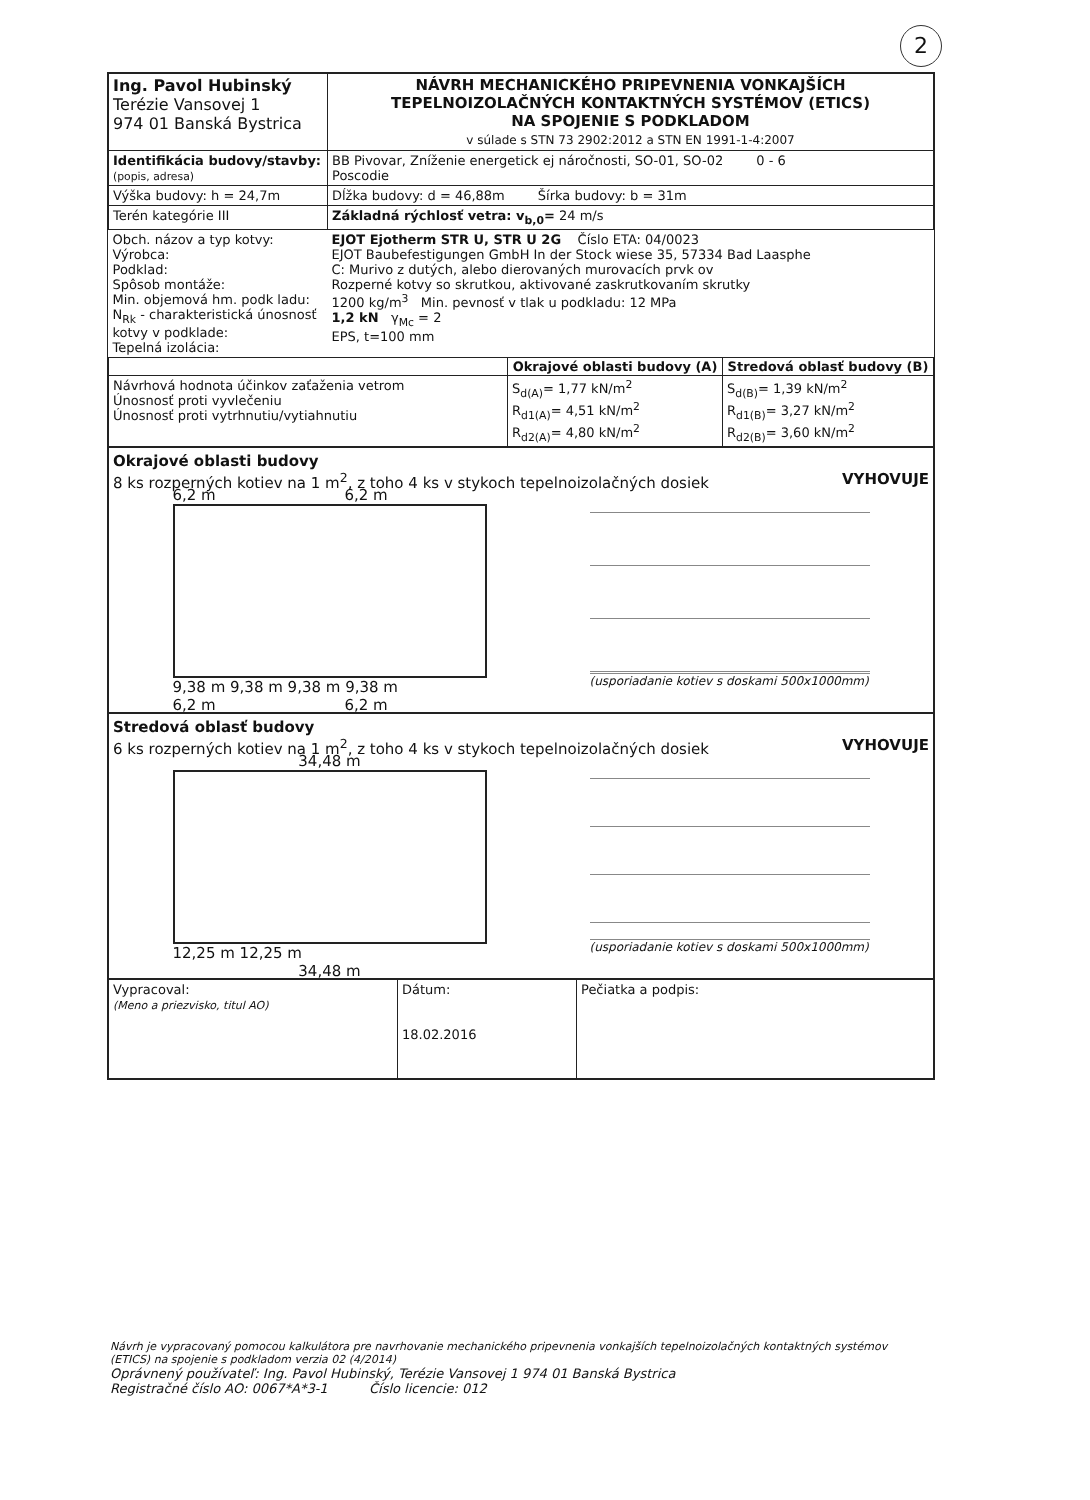2
| Ing. Pavol Hubinský Terézie Vansovej 1 974 01 Banská Bystrica | NÁVRH MECHANICKÉHO PRIPEVNENIA VONKAJŠÍCH TEPELNOIZOLAČNÝCH KONTAKTNÝCH SYSTÉMOV (ETICS) NA SPOJENIE S PODKLADOM v súlade s STN 73 2902:2012 a STN EN 1991-1-4:2007 |
| Identifikácia budovy/stavby: (popis, adresa) | BB Pivovar, Zníženie energetick ej náročnosti, SO-01, SO-02 0 - 6 Poscodie |
| Výška budovy: h = 24,7m | Dĺžka budovy: d = 46,88m Šírka budovy: b = 31m |
| Terén kategórie III | Základná rýchlosť vetra: v<sub>b,0</sub>= 24 m/s |
| Obch. názov a typ kotvy: Výrobca: Podklad: Spôsob montáže: Min. objemová hm. podk ladu: N<sub>Rk</sub> - charakteristická únosnosť kotvy v podklade: Tepelná izolácia: | EJOT Ejotherm STR U, STR U 2G Číslo ETA: 04/0023 EJOT Baubefestigungen GmbH In der Stock wiese 35, 57334 Bad Laasphe C: Murivo z dutých, alebo dierovaných murovacích prvk ov Rozperné kotvy so skrutkou, aktivované zaskrutkovaním skrutky 1200 kg/m<sup>3</sup> Min. pevnosť v tlak u podkladu: 12 MPa 1,2 kN γ<sub>Mc</sub> = 2 EPS, t=100 mm |
| | Okrajové oblasti budovy (A) | Stredová oblasť budovy (B) |
| Návrhová hodnota účinkov zaťaženia vetrom Únosnosť proti vyvlečeniu Únosnosť proti vytrhnutiu/vytiahnutiu | S<sub>d(A)</sub>= 1,77 kN/m<sup>2</sup> R<sub>d1(A)</sub>= 4,51 kN/m<sup>2</sup> R<sub>d2(A)</sub>= 4,80 kN/m<sup>2</sup> | S<sub>d(B)</sub>= 1,39 kN/m<sup>2</sup> R<sub>d1(B)</sub>= 3,27 kN/m<sup>2</sup> R<sub>d2(B)</sub>= 3,60 kN/m<sup>2</sup> |
Okrajové oblasti budovy
8 ks rozperných kotiev na 1 m<sup>2</sup>, z toho 4 ks v stykoch tepelnoizolačných dosiek VYHOVUJE
6,2 m 6,2 m
9,38 m 9,38 m 9,38 m 9,38 m
6,2 m 6,2 m
(usporiadanie kotiev s doskami 500x1000mm)
Stredová oblasť budovy
6 ks rozperných kotiev na 1 m<sup>2</sup>, z toho 4 ks v stykoch tepelnoizolačných dosiek VYHOVUJE
34,48 m
12,25 m 12,25 m
34,48 m
(usporiadanie kotiev s doskami 500x1000mm)
| Vypracoval: (Meno a priezvisko, titul AO) | Dátum: 18.02.2016 | Pečiatka a podpis: |
Návrh je vypracovaný pomocou kalkulátora pre navrhovanie mechanického pripevnenia vonkajších tepelnoizolačných kontaktných systémov (ETICS) na spojenie s podkladom verzia 02 (4/2014)
Oprávnený používateľ: Ing. Pavol Hubinský, Terézie Vansovej 1 974 01 Banská Bystrica
Registračné číslo AO: 0067*A*3-1 Číslo licencie: 012